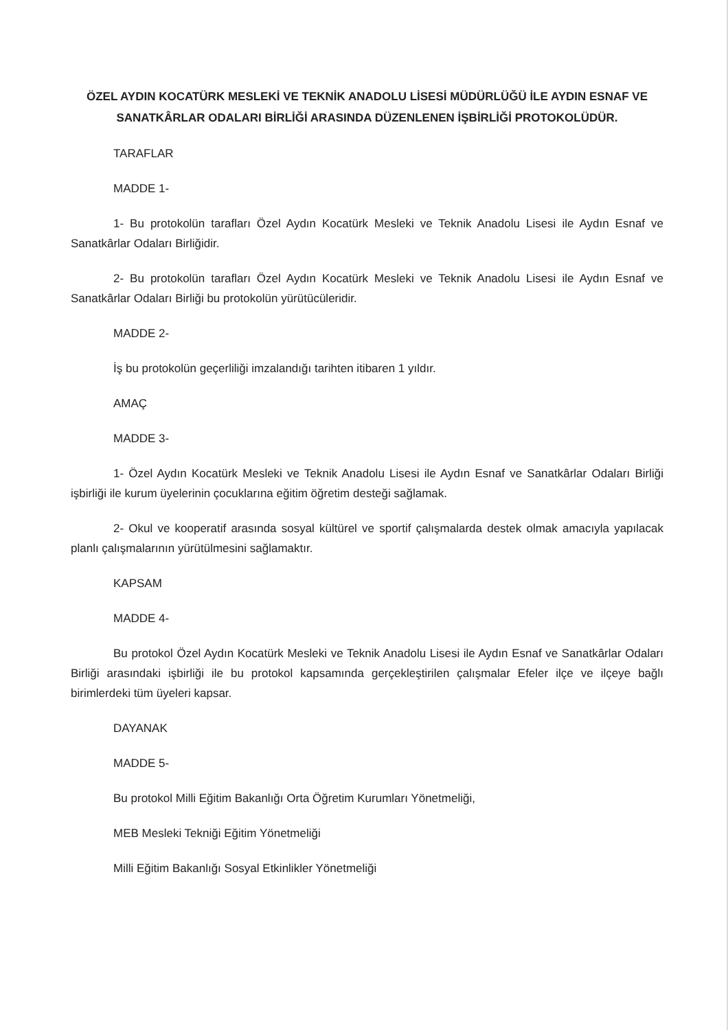ÖZEL AYDIN KOCATÜRK MESLEKİ VE TEKNİK ANADOLU LİSESİ MÜDÜRLÜĞÜ İLE AYDIN ESNAF VE SANATKÂRLAR ODALARI BİRLİĞİ ARASINDA DÜZENLENEN İŞBİRLİĞİ PROTOKOLÜDÜR.
TARAFLAR
MADDE 1-
1- Bu protokolün tarafları Özel Aydın Kocatürk Mesleki ve Teknik Anadolu Lisesi ile Aydın Esnaf ve Sanatkârlar Odaları Birliğidir.
2- Bu protokolün tarafları Özel Aydın Kocatürk Mesleki ve Teknik Anadolu Lisesi ile Aydın Esnaf ve Sanatkârlar Odaları Birliği bu protokolün yürütücüleridir.
MADDE 2-
İş bu protokolün geçerliliği imzalandığı tarihten itibaren 1 yıldır.
AMAÇ
MADDE 3-
1- Özel Aydın Kocatürk Mesleki ve Teknik Anadolu Lisesi ile Aydın Esnaf ve Sanatkârlar Odaları Birliği işbirliği ile kurum üyelerinin çocuklarına eğitim öğretim desteği sağlamak.
2- Okul ve kooperatif arasında sosyal kültürel ve sportif çalışmalarda destek olmak amacıyla yapılacak planlı çalışmalarının yürütülmesini sağlamaktır.
KAPSAM
MADDE 4-
Bu protokol Özel Aydın Kocatürk Mesleki ve Teknik Anadolu Lisesi ile Aydın Esnaf ve Sanatkârlar Odaları Birliği arasındaki işbirliği ile bu protokol kapsamında gerçekleştirilen çalışmalar Efeler ilçe ve ilçeye bağlı birimlerdeki tüm üyeleri kapsar.
DAYANAK
MADDE 5-
Bu protokol Milli Eğitim Bakanlığı Orta Öğretim Kurumları Yönetmeliği,
MEB Mesleki Tekniği Eğitim Yönetmeliği
Milli Eğitim Bakanlığı Sosyal Etkinlikler Yönetmeliği